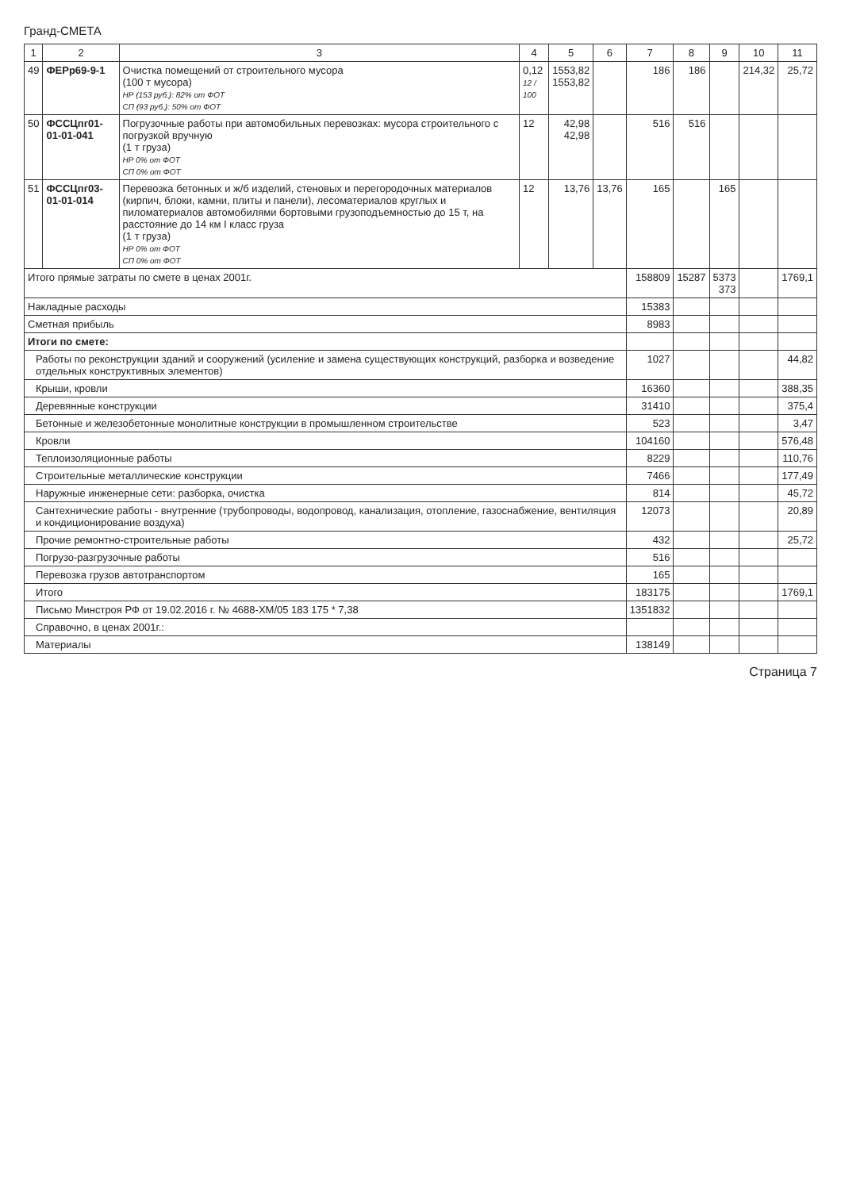Гранд-СМЕТА
| 1 | 2 | 3 | 4 | 5 | 6 | 7 | 8 | 9 | 10 | 11 |
| --- | --- | --- | --- | --- | --- | --- | --- | --- | --- | --- |
| 49 | ФЕРр69-9-1 | Очистка помещений от строительного мусора (100 т мусора) НР (153 руб.): 82% от ФОТ СП (93 руб.): 50% от ФОТ | 0,12 12 / 100 | 1553,82 1553,82 | | 186 | 186 | | 214,32 | 25,72 |
| 50 | ФССЦпг01-01-01-041 | Погрузочные работы при автомобильных перевозках: мусора строительного с погрузкой вручную (1 т груза) НР 0% от ФОТ СП 0% от ФОТ | 12 | 42,98 42,98 | | 516 | 516 | | | |
| 51 | ФССЦпг03-01-01-014 | Перевозка бетонных и ж/б изделий, стеновых и перегородочных материалов (кирпич, блоки, камни, плиты и панели), лесоматериалов круглых и пиломатериалов автомобилями бортовыми грузоподъемностью до 15 т, на расстояние до 14 км I класс груза (1 т груза) НР 0% от ФОТ СП 0% от ФОТ | 12 | 13,76 | 13,76 | 165 | | 165 | | |
| Итого прямые затраты по смете в ценах 2001г. | | | | | | 158809 | 15287 | 5373 373 | | 1769,1 |
| Накладные расходы | | | | | | 15383 | | | | |
| Сметная прибыль | | | | | | 8983 | | | | |
| Итоги по смете: | | | | | | | | | | |
| Работы по реконструкции зданий и сооружений (усиление и замена существующих конструкций, разборка и возведение отдельных конструктивных элементов) | | | | | | 1027 | | | | 44,82 |
| Крыши, кровли | | | | | | 16360 | | | | 388,35 |
| Деревянные конструкции | | | | | | 31410 | | | | 375,4 |
| Бетонные и железобетонные монолитные конструкции в промышленном строительстве | | | | | | 523 | | | | 3,47 |
| Кровли | | | | | | 104160 | | | | 576,48 |
| Теплоизоляционные работы | | | | | | 8229 | | | | 110,76 |
| Строительные металлические конструкции | | | | | | 7466 | | | | 177,49 |
| Наружные инженерные сети: разборка, очистка | | | | | | 814 | | | | 45,72 |
| Сантехнические работы - внутренние (трубопроводы, водопровод, канализация, отопление, газоснабжение, вентиляция и кондиционирование воздуха) | | | | | | 12073 | | | | 20,89 |
| Прочие ремонтно-строительные работы | | | | | | 432 | | | | 25,72 |
| Погрузо-разгрузочные работы | | | | | | 516 | | | | |
| Перевозка грузов автотранспортом | | | | | | 165 | | | | |
| Итого | | | | | | 183175 | | | | 1769,1 |
| Письмо Минстроя РФ от 19.02.2016 г. № 4688-ХМ/05 183 175 * 7,38 | | | | | | 1351832 | | | | |
| Справочно, в ценах 2001г.: | | | | | | | | | | |
| Материалы | | | | | | 138149 | | | | |
Страница 7